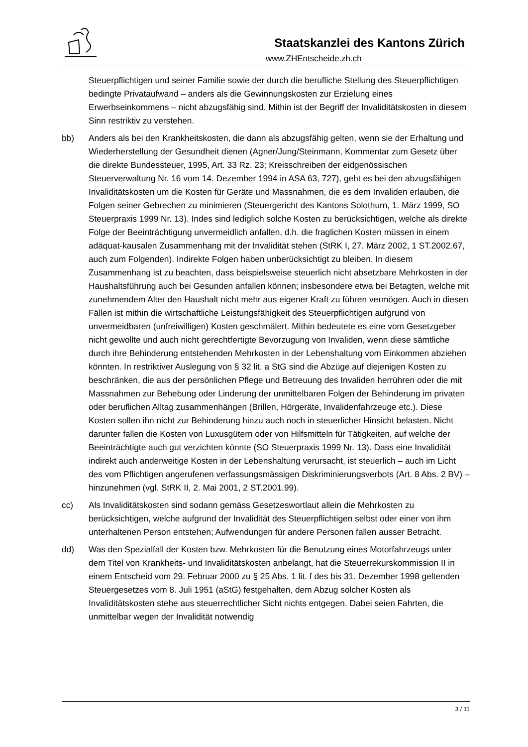Staatskanzlei des Kantons Zürich
www.ZHEntscheide.zh.ch
Steuerpflichtigen und seiner Familie sowie der durch die berufliche Stellung des Steuerpflichtigen bedingte Privataufwand – anders als die Gewinnungskosten zur Erzielung eines Erwerbseinkommens – nicht abzugsfähig sind. Mithin ist der Begriff der Invaliditätskosten in diesem Sinn restriktiv zu verstehen.
bb) Anders als bei den Krankheitskosten, die dann als abzugsfähig gelten, wenn sie der Erhaltung und Wiederherstellung der Gesundheit dienen (Agner/Jung/Steinmann, Kommentar zum Gesetz über die direkte Bundessteuer, 1995, Art. 33 Rz. 23; Kreisschreiben der eidgenössischen Steuerverwaltung Nr. 16 vom 14. Dezember 1994 in ASA 63, 727), geht es bei den abzugsfähigen Invaliditätskosten um die Kosten für Geräte und Massnahmen, die es dem Invaliden erlauben, die Folgen seiner Gebrechen zu minimieren (Steuergericht des Kantons Solothurn, 1. März 1999, SO Steuerpraxis 1999 Nr. 13). Indes sind lediglich solche Kosten zu berücksichtigen, welche als direkte Folge der Beeinträchtigung unvermeidlich anfallen, d.h. die fraglichen Kosten müssen in einem adäquat-kausalen Zusammenhang mit der Invalidität stehen (StRK I, 27. März 2002, 1 ST.2002.67, auch zum Folgenden). Indirekte Folgen haben unberücksichtigt zu bleiben. In diesem Zusammenhang ist zu beachten, dass beispielsweise steuerlich nicht absetzbare Mehrkosten in der Haushaltsführung auch bei Gesunden anfallen können; insbesondere etwa bei Betagten, welche mit zunehmendem Alter den Haushalt nicht mehr aus eigener Kraft zu führen vermögen. Auch in diesen Fällen ist mithin die wirtschaftliche Leistungsfähigkeit des Steuerpflichtigen aufgrund von unvermeidbaren (unfreiwilligen) Kosten geschmälert. Mithin bedeutete es eine vom Gesetzgeber nicht gewollte und auch nicht gerechtfertigte Bevorzugung von Invaliden, wenn diese sämtliche durch ihre Behinderung entstehenden Mehrkosten in der Lebenshaltung vom Einkommen abziehen könnten. In restriktiver Auslegung von § 32 lit. a StG sind die Abzüge auf diejenigen Kosten zu beschränken, die aus der persönlichen Pflege und Betreuung des Invaliden herrühren oder die mit Massnahmen zur Behebung oder Linderung der unmittelbaren Folgen der Behinderung im privaten oder beruflichen Alltag zusammenhängen (Brillen, Hörgeräte, Invalidenfahrzeuge etc.). Diese Kosten sollen ihn nicht zur Behinderung hinzu auch noch in steuerlicher Hinsicht belasten. Nicht darunter fallen die Kosten von Luxusgütern oder von Hilfsmitteln für Tätigkeiten, auf welche der Beeinträchtigte auch gut verzichten könnte (SO Steuerpraxis 1999 Nr. 13). Dass eine Invalidität indirekt auch anderweitige Kosten in der Lebenshaltung verursacht, ist steuerlich – auch im Licht des vom Pflichtigen angerufenen verfassungsmässigen Diskriminierungsverbots (Art. 8 Abs. 2 BV) – hinzunehmen (vgl. StRK II, 2. Mai 2001, 2 ST.2001.99).
cc) Als Invaliditätskosten sind sodann gemäss Gesetzeswortlaut allein die Mehrkosten zu berücksichtigen, welche aufgrund der Invalidität des Steuerpflichtigen selbst oder einer von ihm unterhaltenen Person entstehen; Aufwendungen für andere Personen fallen ausser Betracht.
dd) Was den Spezialfall der Kosten bzw. Mehrkosten für die Benutzung eines Motorfahrzeugs unter dem Titel von Krankheits- und Invaliditätskosten anbelangt, hat die Steuerrekurskommission II in einem Entscheid vom 29. Februar 2000 zu § 25 Abs. 1 lit. f des bis 31. Dezember 1998 geltenden Steuergesetzes vom 8. Juli 1951 (aStG) festgehalten, dem Abzug solcher Kosten als Invaliditätskosten stehe aus steuerrechtlicher Sicht nichts entgegen. Dabei seien Fahrten, die unmittelbar wegen der Invalidität notwendig
3 / 11